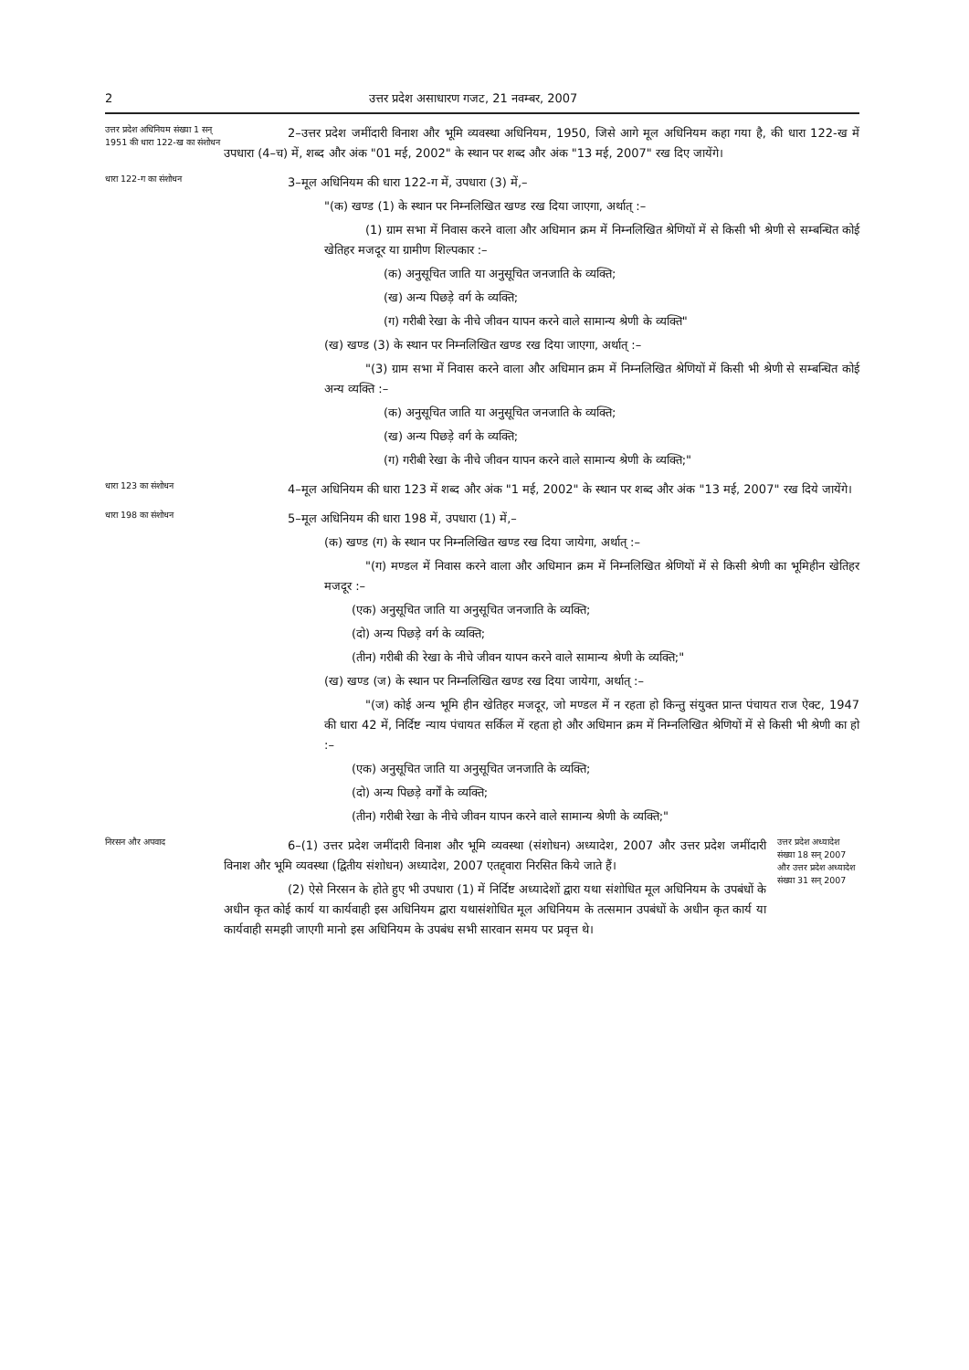2 उत्तर प्रदेश असाधारण गजट, 21 नवम्बर, 2007
उत्तर प्रदेश अधिनियम संख्या 1 सन् 1951 की धारा 122-ख का संशोधन
2–उत्तर प्रदेश जमींदारी विनाश और भूमि व्यवस्था अधिनियम, 1950, जिसे आगे मूल अधिनियम कहा गया है, की धारा 122-ख में उपधारा (4–च) में, शब्द और अंक "01 मई, 2002" के स्थान पर शब्द और अंक "13 मई, 2007" रख दिए जायेंगे।
धारा 122-ग का संशोधन
3–मूल अधिनियम की धारा 122-ग में, उपधारा (3) में,–
"(क) खण्ड (1) के स्थान पर निम्नलिखित खण्ड रख दिया जाएगा, अर्थात् :–
(1) ग्राम सभा में निवास करने वाला और अधिमान क्रम में निम्नलिखित श्रेणियों में से किसी भी श्रेणी से सम्बन्धित कोई खेतिहर मजदूर या ग्रामीण शिल्पकार :–
(क) अनुसूचित जाति या अनुसूचित जनजाति के व्यक्ति;
(ख) अन्य पिछड़े वर्ग के व्यक्ति;
(ग) गरीबी रेखा के नीचे जीवन यापन करने वाले सामान्य श्रेणी के व्यक्ति"
(ख) खण्ड (3) के स्थान पर निम्नलिखित खण्ड रख दिया जाएगा, अर्थात् :–
"(3) ग्राम सभा में निवास करने वाला और अधिमान क्रम में निम्नलिखित श्रेणियों में किसी भी श्रेणी से सम्बन्धित कोई अन्य व्यक्ति :–
(क) अनुसूचित जाति या अनुसूचित जनजाति के व्यक्ति;
(ख) अन्य पिछड़े वर्ग के व्यक्ति;
(ग) गरीबी रेखा के नीचे जीवन यापन करने वाले सामान्य श्रेणी के व्यक्ति;"
धारा 123 का संशोधन
4–मूल अधिनियम की धारा 123 में शब्द और अंक "1 मई, 2002" के स्थान पर शब्द और अंक "13 मई, 2007" रख दिये जायेंगे।
धारा 198 का संशोधन
5–मूल अधिनियम की धारा 198 में, उपधारा (1) में,–
(क) खण्ड (ग) के स्थान पर निम्नलिखित खण्ड रख दिया जायेगा, अर्थात् :–
"(ग) मण्डल में निवास करने वाला और अधिमान क्रम में निम्नलिखित श्रेणियों में से किसी श्रेणी का भूमिहीन खेतिहर मजदूर :–
(एक) अनुसूचित जाति या अनुसूचित जनजाति के व्यक्ति;
(दो) अन्य पिछड़े वर्ग के व्यक्ति;
(तीन) गरीबी की रेखा के नीचे जीवन यापन करने वाले सामान्य श्रेणी के व्यक्ति;"
(ख) खण्ड (ज) के स्थान पर निम्नलिखित खण्ड रख दिया जायेगा, अर्थात् :–
"(ज) कोई अन्य भूमि हीन खेतिहर मजदूर, जो मण्डल में न रहता हो किन्तु संयुक्त प्रान्त पंचायत राज ऐक्ट, 1947 की धारा 42 में, निर्दिष्ट न्याय पंचायत सर्किल में रहता हो और अधिमान क्रम में निम्नलिखित श्रेणियों में से किसी भी श्रेणी का हो :–
(एक) अनुसूचित जाति या अनुसूचित जनजाति के व्यक्ति;
(दो) अन्य पिछड़े वर्गों के व्यक्ति;
(तीन) गरीबी रेखा के नीचे जीवन यापन करने वाले सामान्य श्रेणी के व्यक्ति;"
निरसन और अपवाद
6–(1) उत्तर प्रदेश जमींदारी विनाश और भूमि व्यवस्था (संशोधन) अध्यादेश, 2007 और उत्तर प्रदेश जमींदारी विनाश और भूमि व्यवस्था (द्वितीय संशोधन) अध्यादेश, 2007 एतद्द्वारा निरसित किये जाते हैं।
(2) ऐसे निरसन के होते हुए भी उपधारा (1) में निर्दिष्ट अध्यादेशों द्वारा यथा संशोधित मूल अधिनियम के उपबंधों के अधीन कृत कोई कार्य या कार्यवाही इस अधिनियम द्वारा यथासंशोधित मूल अधिनियम के तत्समान उपबंधों के अधीन कृत कार्य या कार्यवाही समझी जाएगी मानो इस अधिनियम के उपबंध सभी सारवान समय पर प्रवृत्त थे।
उत्तर प्रदेश अध्यादेश संख्या 18 सन् 2007 और उत्तर प्रदेश अध्यादेश संख्या 31 सन् 2007